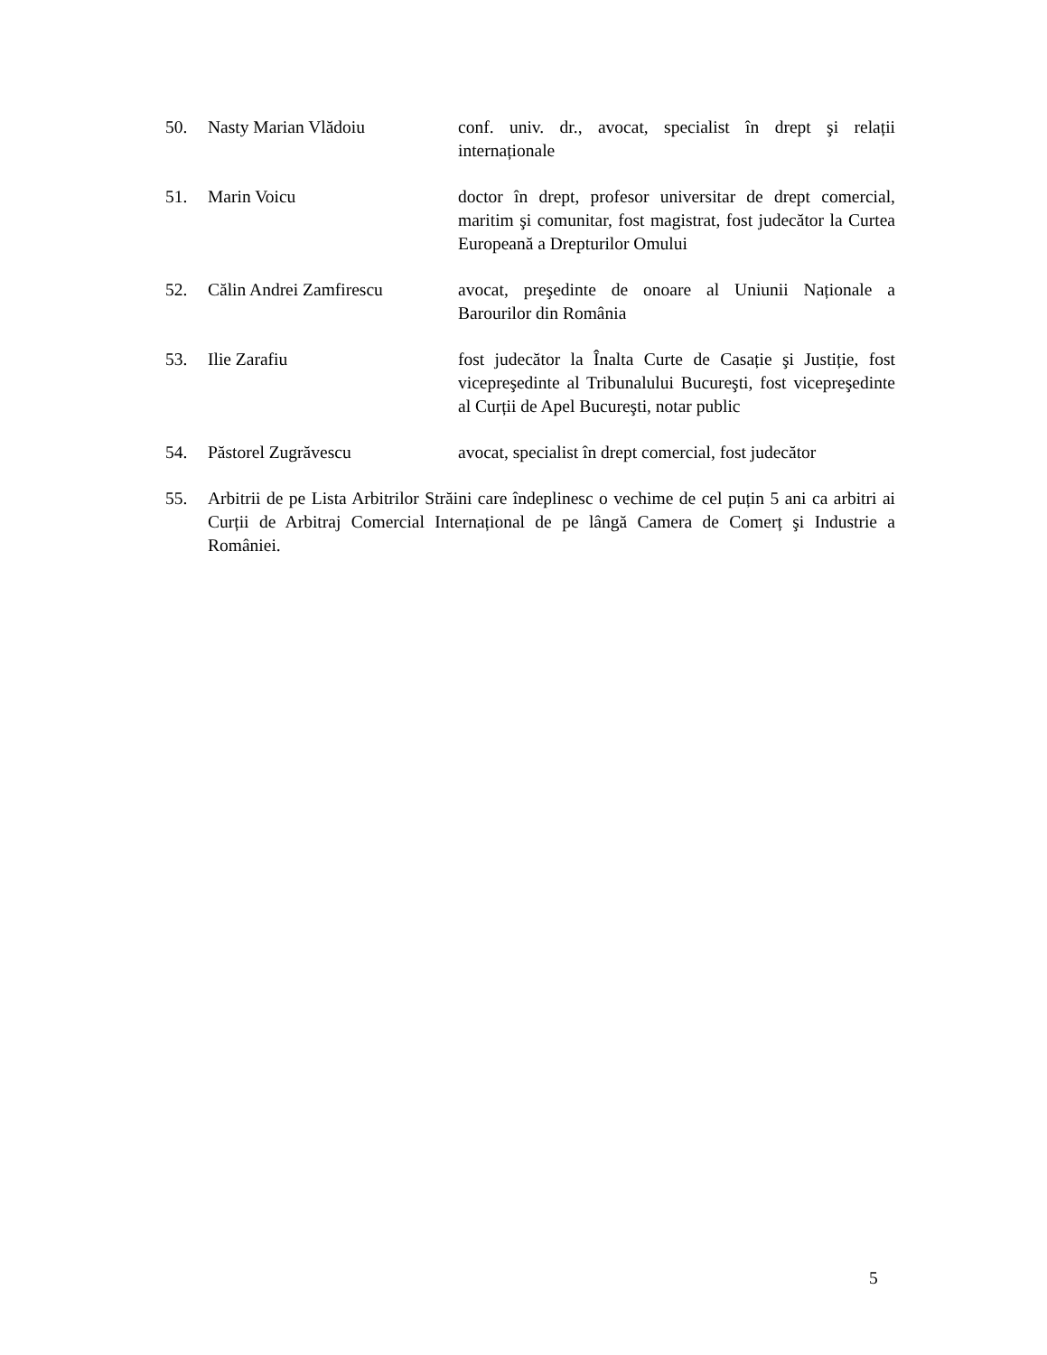50. Nasty Marian Vlădoiu conf. univ. dr., avocat, specialist în drept şi relații internaționale
51. Marin Voicu doctor în drept, profesor universitar de drept comercial, maritim şi comunitar, fost magistrat, fost judecător la Curtea Europeană a Drepturilor Omului
52. Călin Andrei Zamfirescu avocat, preşedinte de onoare al Uniunii Naționale a Barourilor din România
53. Ilie Zarafiu fost judecător la Înalta Curte de Casație şi Justiție, fost vicepreşedinte al Tribunalului Bucureşti, fost vicepreşedinte al Curții de Apel Bucureşti, notar public
54. Păstorel Zugrăvescu avocat, specialist în drept comercial, fost judecător
55. Arbitrii de pe Lista Arbitrilor Străini care îndeplinesc o vechime de cel puțin 5 ani ca arbitri ai Curții de Arbitraj Comercial Internațional de pe lângă Camera de Comerț şi Industrie a României.
5